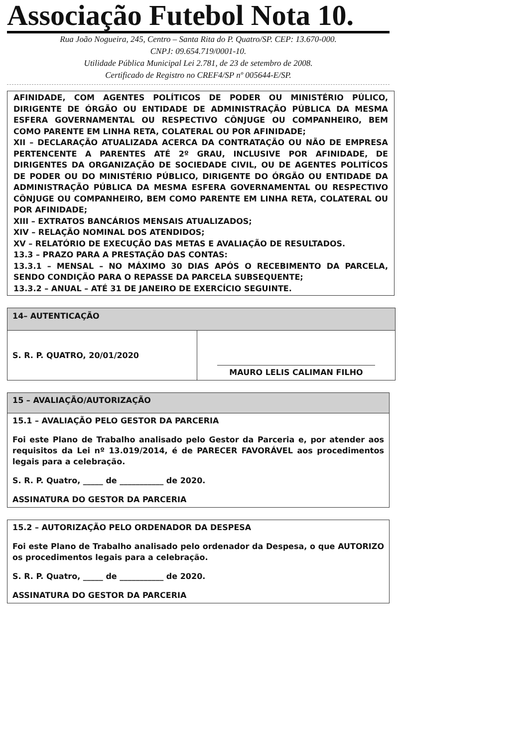Associação Futebol Nota 10.
Rua João Nogueira, 245, Centro – Santa Rita do P. Quatro/SP. CEP: 13.670-000.
CNPJ: 09.654.719/0001-10.
Utilidade Pública Municipal Lei 2.781, de 23 de setembro de 2008.
Certificado de Registro no CREF4/SP nº 005644-E/SP.
AFINIDADE, COM AGENTES POLÍTICOS DE PODER OU MINISTÉRIO PÚLICO, DIRIGENTE DE ÓRGÃO OU ENTIDADE DE ADMINISTRAÇÃO PÚBLICA DA MESMA ESFERA GOVERNAMENTAL OU RESPECTIVO CÔNJUGE OU COMPANHEIRO, BEM COMO PARENTE EM LINHA RETA, COLATERAL OU POR AFINIDADE;
XII – DECLARAÇÃO ATUALIZADA ACERCA DA CONTRATAÇÃO OU NÃO DE EMPRESA PERTENCENTE A PARENTES ATÉ 2º GRAU, INCLUSIVE POR AFINIDADE, DE DIRIGENTES DA ORGANIZAÇÃO DE SOCIEDADE CIVIL, OU DE AGENTES POLITÍCOS DE PODER OU DO MINISTÉRIO PÚBLICO, DIRIGENTE DO ÓRGÃO OU ENTIDADE DA ADMINISTRAÇÃO PÚBLICA DA MESMA ESFERA GOVERNAMENTAL OU RESPECTIVO CÔNJUGE OU COMPANHEIRO, BEM COMO PARENTE EM LINHA RETA, COLATERAL OU POR AFINIDADE;
XIII – EXTRATOS BANCÁRIOS MENSAIS ATUALIZADOS;
XIV – RELAÇÃO NOMINAL DOS ATENDIDOS;
XV – RELATÓRIO DE EXECUÇÃO DAS METAS E AVALIAÇÃO DE RESULTADOS.
13.3 – PRAZO PARA A PRESTAÇÃO DAS CONTAS:
13.3.1 – MENSAL – NO MÁXIMO 30 DIAS APÓS O RECEBIMENTO DA PARCELA, SENDO CONDIÇÃO PARA O REPASSE DA PARCELA SUBSEQUENTE;
13.3.2 – ANUAL – ATÉ 31 DE JANEIRO DE EXERCÍCIO SEGUINTE.
| 14– AUTENTICAÇÃO | |
| S. R. P. QUATRO, 20/01/2020 | MAURO LELIS CALIMAN FILHO |
15 – AVALIAÇÃO/AUTORIZAÇÃO
15.1 – AVALIAÇÃO PELO GESTOR DA PARCERIA
Foi este Plano de Trabalho analisado pelo Gestor da Parceria e, por atender aos requisitos da Lei nº 13.019/2014, é de PARECER FAVORÁVEL aos procedimentos legais para a celebração.
S. R. P. Quatro, _____ de ___________ de 2020.
ASSINATURA DO GESTOR DA PARCERIA
15.2 – AUTORIZAÇÃO PELO ORDENADOR DA DESPESA
Foi este Plano de Trabalho analisado pelo ordenador da Despesa, o que AUTORIZO os procedimentos legais para a celebração.
S. R. P. Quatro, _____ de ___________ de 2020.
ASSINATURA DO GESTOR DA PARCERIA